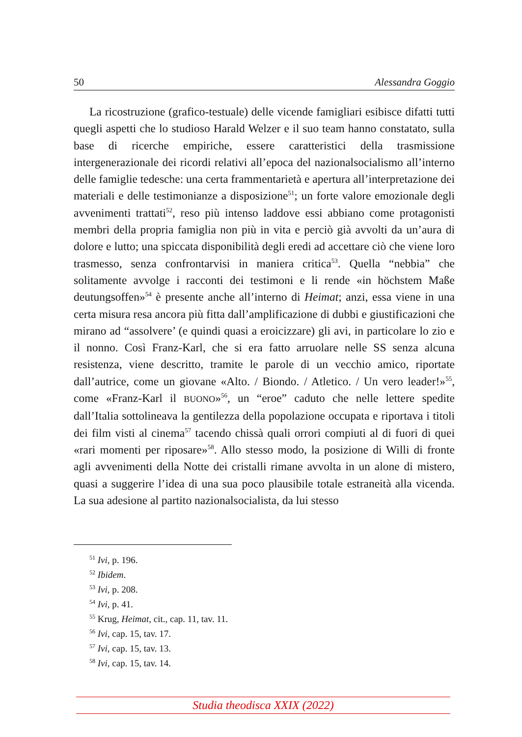50 Alessandra Goggio
La ricostruzione (grafico-testuale) delle vicende famigliari esibisce difatti tutti quegli aspetti che lo studioso Harald Welzer e il suo team hanno constatato, sulla base di ricerche empiriche, essere caratteristici della trasmissione intergenerazionale dei ricordi relativi all’epoca del nazionalsocialismo all’interno delle famiglie tedesche: una certa frammentarietà e apertura all’interpretazione dei materiali e delle testimonianze a disposizione<sup>51</sup>; un forte valore emozionale degli avvenimenti trattati<sup>52</sup>, reso più intenso laddove essi abbiano come protagonisti membri della propria famiglia non più in vita e perciò già avvolti da un’aura di dolore e lutto; una spiccata disponibilità degli eredi ad accettare ciò che viene loro trasmesso, senza confrontarvisi in maniera critica<sup>53</sup>. Quella “nebbia” che solitamente avvolge i racconti dei testimoni e li rende «in höchstem Maße deutungsoffen»<sup>54</sup> è presente anche all’interno di Heimat; anzi, essa viene in una certa misura resa ancora più fitta dall’amplificazione di dubbi e giustificazioni che mirano ad “assolvere’ (e quindi quasi a eroicizzare) gli avi, in particolare lo zio e il nonno. Così Franz-Karl, che si era fatto arruolare nelle SS senza alcuna resistenza, viene descritto, tramite le parole di un vecchio amico, riportate dall’autrice, come un giovane «Alto. / Biondo. / Atletico. / Un vero leader!»<sup>55</sup>, come «Franz-Karl il BUONO»<sup>56</sup>, un “eroe” caduto che nelle lettere spedite dall’Italia sottolineava la gentilezza della popolazione occupata e riportava i titoli dei film visti al cinema<sup>57</sup> tacendo chissà quali orrori compiuti al di fuori di quei «rari momenti per riposare»<sup>58</sup>. Allo stesso modo, la posizione di Willi di fronte agli avvenimenti della Notte dei cristalli rimane avvolta in un alone di mistero, quasi a suggerire l’idea di una sua poco plausibile totale estraneità alla vicenda. La sua adesione al partito nazionalsocialista, da lui stesso
<sup>51</sup> Ivi, p. 196.
<sup>52</sup> Ibidem.
<sup>53</sup> Ivi, p. 208.
<sup>54</sup> Ivi, p. 41.
<sup>55</sup> Krug, Heimat, cit., cap. 11, tav. 11.
<sup>56</sup> Ivi, cap. 15, tav. 17.
<sup>57</sup> Ivi, cap. 15, tav. 13.
<sup>58</sup> Ivi, cap. 15, tav. 14.
Studia theodisca XXIX (2022)